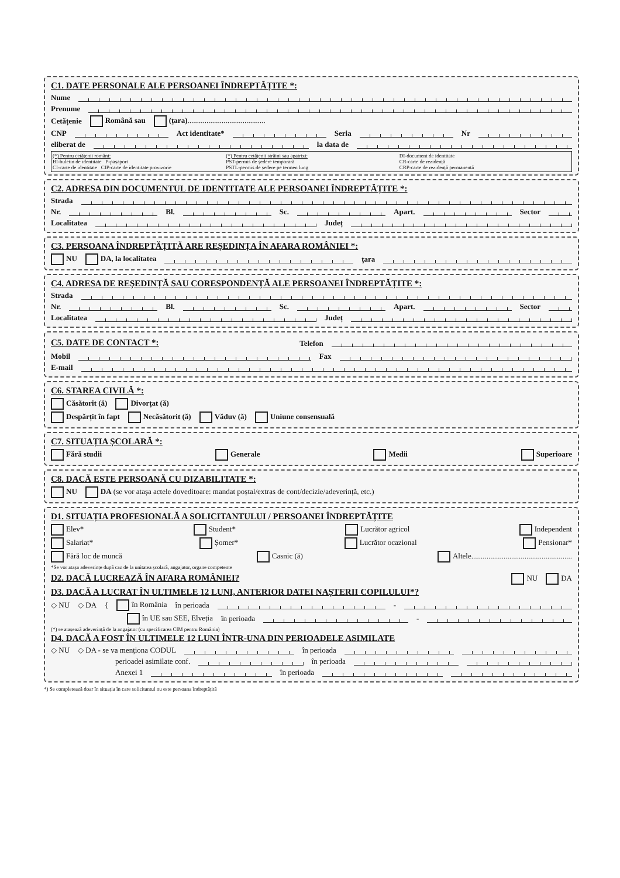C1. DATE PERSONALE ALE PERSOANEI ÎNDREPTĂȚITE *:
Nume
Prenume
Cetățenie Română sau (țara).........................................
CNP Act identitate* Seria Nr
eliberat de la data de
(*) Pentru cetățenii români:
BI-buletin de identitate P-pașaport
CI-carte de identitate CIP-carte de identitate provizorie
(*) Pentru cetățenii străini sau apatrizi:
PST-permis de ședere temporară
PSTL-permis de ședere pe termen lung
DI-document de identitate
CR-carte de rezidență
CRP-carte de rezidență permanentă
C2. ADRESA DIN DOCUMENTUL DE IDENTITATE ALE PERSOANEI ÎNDREPTĂȚITE *:
Strada
Nr. Bl. Sc. Apart. Sector
Localitatea Județ
C3. PERSOANA ÎNDREPTĂȚITĂ ARE REȘEDINȚA ÎN AFARA ROMÂNIEI *:
NU DA, la localitatea țara
C4. ADRESA DE REȘEDINȚĂ SAU CORESPONDENȚĂ ALE PERSOANEI ÎNDREPTĂȚITE *:
Strada
Nr. Bl. Sc. Apart. Sector
Localitatea Județ
C5. DATE DE CONTACT *:
Telefon
Mobil Fax
E-mail
C6. STAREA CIVILĂ *:
Căsătorit (ă) Divorțat (ă)
Despărțit în fapt Necăsătorit (ă) Văduv (ă) Uniune consensuală
C7. SITUAȚIA ȘCOLARĂ *:
Fără studii Generale Medii Superioare
C8. DACĂ ESTE PERSOANĂ CU DIZABILITATE *:
NU DA (se vor atașa actele doveditoare: mandat poștal/extras de cont/decizie/adeverință, etc.)
D1. SITUAȚIA PROFESIONALĂ A SOLICITANTULUI / PERSOANEI ÎNDREPTĂȚITE
Elev* Student* Lucrător agricol Independent
Salariat* Șomer* Lucrător ocazional Pensionar*
Fără loc de muncă Casnic (ă) Altele.....................................................
*Se vor atașa adeverințe după caz de la unitatea școlară, angajator, organe competente
D2. DACĂ LUCREAZĂ ÎN AFARA ROMÂNIEI?
NU DA
D3. DACĂ A LUCRAT ÎN ULTIMELE 12 LUNI, ANTERIOR DATEI NAȘTERII COPILULUI*?
◇ NU ◇ DA { în România în perioada -
în UE sau SEE, Elveția în perioada -
(*) se atașează adeverință de la angajator (cu specificarea CIM pentru România)
D4. DACĂ A FOST ÎN ULTIMELE 12 LUNI ÎNTR-UNA DIN PERIOADELE ASIMILATE
◇ NU ◇ DA - se va menționa CODUL în perioada
perioadei asimilate conf. în perioada
Anexei 1 în perioada
*) Se completează doar în situația în care solicitantul nu este persoana îndreptățită